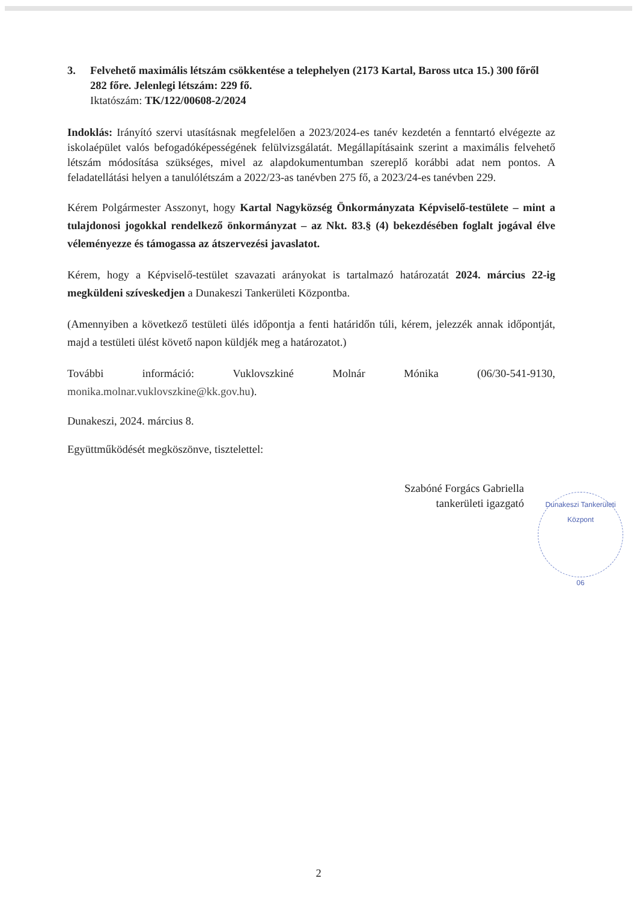3. Felvehető maximális létszám csökkentése a telephelyen (2173 Kartal, Baross utca 15.) 300 főről 282 főre. Jelenlegi létszám: 229 fő.
Iktatószám: TK/122/00608-2/2024
Indoklás: Irányító szervi utasításnak megfelelően a 2023/2024-es tanév kezdetén a fenntartó elvégezte az iskolaépület valós befogadóképességének felülvizsgálatát. Megállapításaink szerint a maximális felvehető létszám módosítása szükséges, mivel az alapdokumentumban szereplő korábbi adat nem pontos. A feladatellátási helyen a tanulólétszám a 2022/23-as tanévben 275 fő, a 2023/24-es tanévben 229.
Kérem Polgármester Asszonyt, hogy Kartal Nagyközség Önkormányzata Képviselő-testülete – mint a tulajdonosi jogokkal rendelkező önkormányzat – az Nkt. 83.§ (4) bekezdésében foglalt jogával élve véleményezze és támogassa az átszervezési javaslatot.
Kérem, hogy a Képviselő-testület szavazati arányokat is tartalmazó határozatát 2024. március 22-ig megküldeni szíveskedjen a Dunakeszi Tankerületi Központba.
(Amennyiben a következő testületi ülés időpontja a fenti határidőn túli, kérem, jelezzék annak időpontját, majd a testületi ülést követő napon küldjék meg a határozatot.)
További információ: Vuklovszkiné Molnár Mónika (06/30-541-9130, monika.molnar.vuklovszkine@kk.gov.hu).
Dunakeszi, 2024. március 8.
Együttműködését megköszönve, tisztelettel:
Szabóné Forgács Gabriella
tankerületi igazgató
Dunakeszi Tankerületi Központ
06
2